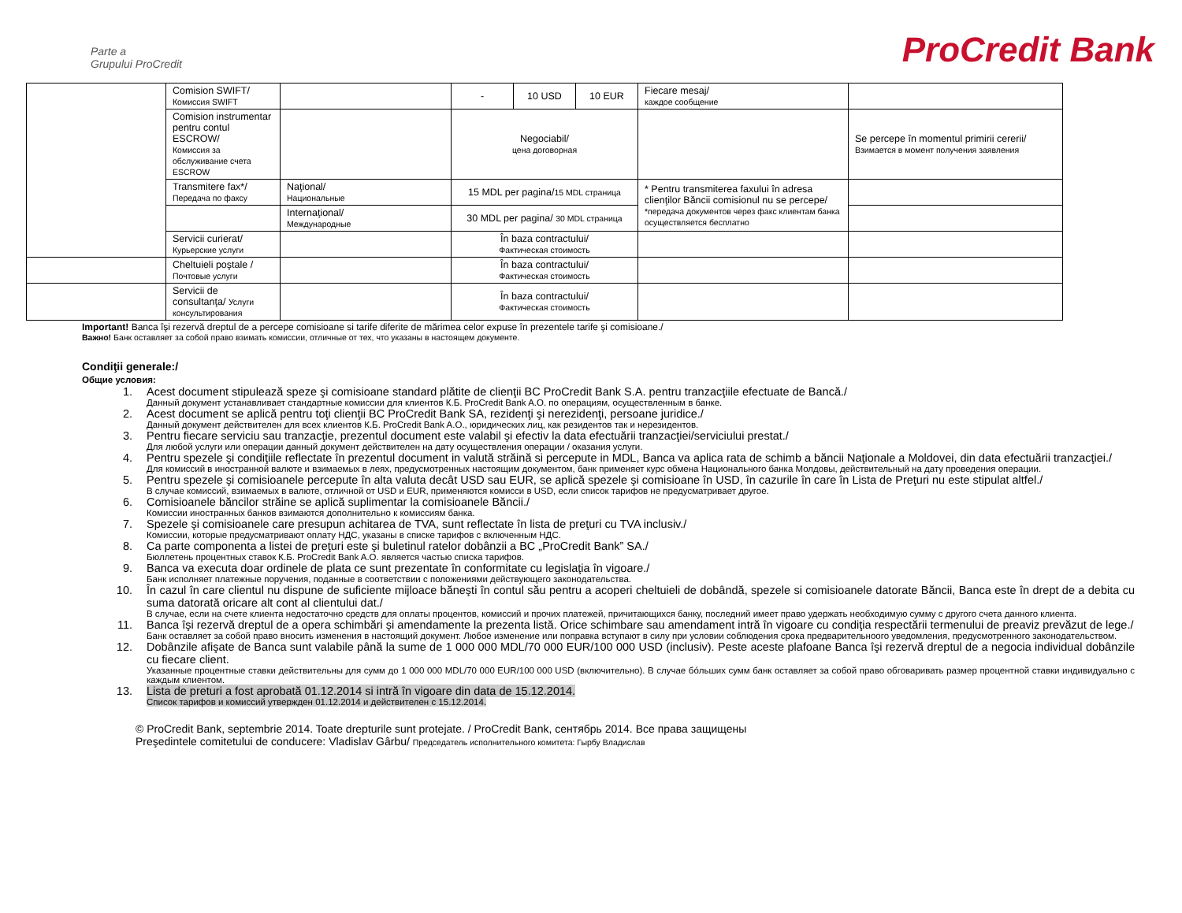Parte a
Grupului ProCredit
ProCredit Bank
| | Comision SWIFT/ Комиссия SWIFT | | - | 10 USD | 10 EUR | Fiecare mesaj/ каждое сообщение | |
| | Comision instrumentar pentru contul ESCROW/ Комиссия за обслуживание счета ESCROW | | Negociabil/ цена договорная | | | | Se percepe în momentul primirii cererii/ Взимается в момент получения заявления |
| | Transmitere fax*/ Передача по факсу | Naţional/ Национальные | 15 MDL per pagina/ 15 MDL страница | | | * Pentru transmiterea faxului în adresa clienţilor Băncii comisionul nu se percepe/ *передача документов через факс клиентам банка осуществляется бесплатно | |
| | | Internaţional/ Международные | 30 MDL per pagina/ 30 MDL страница | | | | |
| | Servicii curierat/ Курьерские услуги | | În baza contractului/ Фактическая стоимость | | | | |
| | Cheltuieli poştale / Почтовые услуги | | În baza contractului/ Фактическая стоимость | | | | |
| | Servicii de consultanţa/ Услуги консультирования | | În baza contractului/ Фактическая стоимость | | | | |
Important! Banca îşi rezervă dreptul de a percepe comisioane si tarife diferite de mărimea celor expuse în prezentele tarife şi comisioane./
Важно! Банк оставляет за собой право взимать комиссии, отличные от тех, что указаны в настоящем документе.
Condiţii generale:/
Общие условия:
1. Acest document stipulează speze şi comisioane standard plătite de clienţii BC ProCredit Bank S.A. pentru tranzacţiile efectuate de Bancă./
Данный документ устанавливает стандартные комиссии для клиентов К.Б. ProCredit Bank A.O. по операциям, осуществленным в банке.
2. Acest document se aplică pentru toţi clienţii BC ProCredit Bank SA, rezidenţi şi nerezidenţi, persoane juridice./
Данный документ действителен для всех клиентов К.Б. ProCredit Bank A.O., юридических лиц, как резидентов так и нерезидентов.
3. Pentru fiecare serviciu sau tranzacţie, prezentul document este valabil şi efectiv la data efectuării tranzacţiei/serviciului prestat./
Для любой услуги или операции данный документ действителен на дату осуществления операции / оказания услуги.
4. Pentru spezele şi condiţiile reflectate în prezentul document in valută străină si percepute in MDL, Banca va aplica rata de schimb a băncii Naţionale a Moldovei, din data efectuării tranzacţiei./
Для комиссий в иностранной валюте и взимаемых в леях, предусмотренных настоящим документом, банк применяет курс обмена Национального банка Молдовы, действительный на дату проведения операции.
5. Pentru spezele şi comisioanele percepute în alta valuta decât USD sau EUR, se aplică spezele şi comisioane în USD, în cazurile în care în Lista de Preţuri nu este stipulat altfel./
В случае комиссий, взимаемых в валюте, отличной от USD и EUR, применяются комисси в USD, если список тарифов не предусматривает другое.
6. Comisioanele băncilor străine se aplică suplimentar la comisioanele Băncii./
Комиссии иностранных банков взимаются дополнительно к комиссиям банка.
7. Spezele şi comisioanele care presupun achitarea de TVA, sunt reflectate în lista de preţuri cu TVA inclusiv./
Комиссии, которые предусматривают оплату НДС, указаны в списке тарифов с включенным НДС.
8. Ca parte componenta a listei de preţuri este şi buletinul ratelor dobânzii a BC „ProCredit Bank” SA./
Бюллетень процентных ставок К.Б. ProCredit Bank A.O. является частью списка тарифов.
9. Banca va executa doar ordinele de plata ce sunt prezentate în conformitate cu legislaţia în vigoare./
Банк исполняет платежные поручения, поданные в соответствии с положениями действующего законодательства.
10. În cazul în care clientul nu dispune de suficiente mijloace băneşti în contul său pentru a acoperi cheltuieli de dobândă, spezele si comisioanele datorate Băncii, Banca este în drept de a debita cu suma datorată oricare alt cont al clientului dat./
В случае, если на счете клиента недостаточно средств для оплаты процентов, комиссий и прочих платежей, причитающихся банку, последний имеет право удержать необходимую сумму с другого счета данного клиента.
11. Banca îşi rezervă dreptul de a opera schimbări şi amendamente la prezenta listă. Orice schimbare sau amendament intră în vigoare cu condiţia respectării termenului de preaviz prevăzut de lege./
Банк оставляет за собой право вносить изменения в настоящий документ. Любое изменение или поправка вступают в силу при условии соблюдения срока предварительноого уведомления, предусмотренного законодательством.
12. Dobânzile afişate de Banca sunt valabile până la sume de 1 000 000 MDL/70 000 EUR/100 000 USD (inclusiv). Peste aceste plafoane Banca îşi rezervă dreptul de a negocia individual dobânzile cu fiecare client.
Указанные процентные ставки действительны для сумм до 1 000 000 MDL/70 000 EUR/100 000 USD (включительно). В случае бóльших сумм банк оставляет за собой право обговаривать размер процентной ставки индивидуально с каждым клиентом.
13. Lista de preturi a fost aprobată 01.12.2014 si intră în vigoare din data de 15.12.2014.
Список тарифов и комиссий утвержден 01.12.2014 и действителен с 15.12.2014.
© ProCredit Bank, septembrie 2014. Toate drepturile sunt protejate. / ProCredit Bank, сентябрь 2014. Все права защищены
Preşedintele comitetului de conducere: Vladislav Gârbu/ Председатель исполнительного комитета: Гырбу Владислав